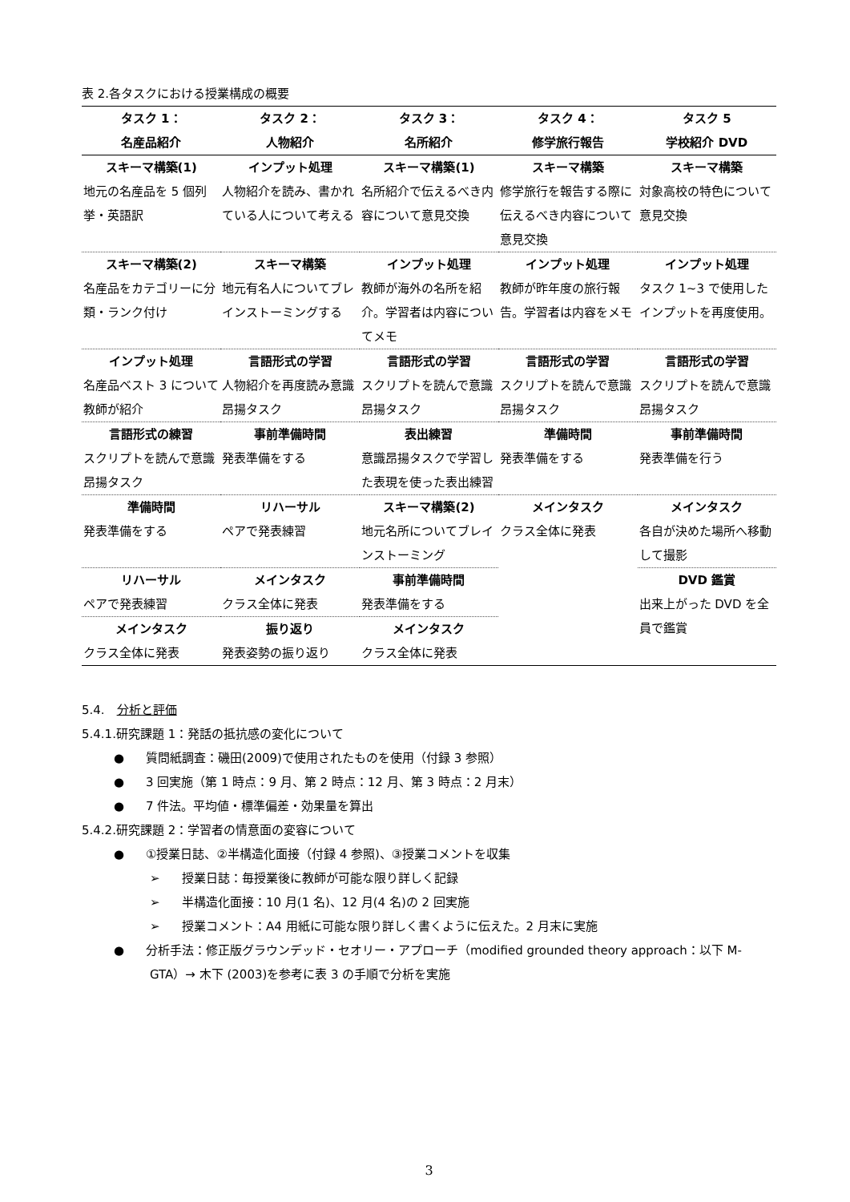表 2.各タスクにおける授業構成の概要
| タスク 1： 名産品紹介 | タスク 2： 人物紹介 | タスク 3： 名所紹介 | タスク 4： 修学旅行報告 | タスク 5 学校紹介 DVD |
| --- | --- | --- | --- | --- |
| スキーマ構築(1) 地元の名産品を 5 個列挙・英語訳 | インプット処理 人物紹介を読み、書かれている人について考える | スキーマ構築(1) 名所紹介で伝えるべき内容について意見交換 | スキーマ構築 修学旅行を報告する際に伝えるべき内容について意見交換 | スキーマ構築 対象高校の特色について意見交換 |
| スキーマ構築(2) 名産品をカテゴリーに分類・ランク付け | スキーマ構築 地元有名人についてブレインストーミングする | インプット処理 教師が海外の名所を紹介。学習者は内容についてメモ | インプット処理 教師が昨年度の旅行報告。学習者は内容をメモ | インプット処理 タスク 1~3 で使用したインプットを再度使用。 |
| インプット処理 名産品ベスト 3 について教師が紹介 | 言語形式の学習 人物紹介を再度読み意識昂揚タスク | 言語形式の学習 スクリプトを読んで意識昂揚タスク | 言語形式の学習 スクリプトを読んで意識昂揚タスク | 言語形式の学習 スクリプトを読んで意識昂揚タスク |
| 言語形式の練習 スクリプトを読んで意識昂揚タスク | 事前準備時間 発表準備をする | 表出練習 意識昂揚タスクで学習した表現を使った表出練習 | 準備時間 発表準備をする | 事前準備時間 発表準備を行う |
| 準備時間 発表準備をする | リハーサル ペアで発表練習 | スキーマ構築(2) 地元名所についてブレインストーミング | メインタスク クラス全体に発表 | メインタスク 各自が決めた場所へ移動して撮影 |
| リハーサル ペアで発表練習 | メインタスク クラス全体に発表 | 事前準備時間 発表準備をする | | DVD 鑑賞 出来上がった DVD を全員で鑑賞 |
| メインタスク クラス全体に発表 | 振り返り 発表姿勢の振り返り | メインタスク クラス全体に発表 | | |
5.4.　分析と評価
5.4.1.研究課題 1：発話の抵抗感の変化について
● 質問紙調査：磯田(2009)で使用されたものを使用（付録 3 参照）
● 3 回実施（第 1 時点：9 月、第 2 時点：12 月、第 3 時点：2 月末）
● 7 件法。平均値・標準偏差・効果量を算出
5.4.2.研究課題 2：学習者の情意面の変容について
● ①授業日誌、②半構造化面接（付録 4 参照)、③授業コメントを収集
➢ 授業日誌：毎授業後に教師が可能な限り詳しく記録
➢ 半構造化面接：10 月(1 名)、12 月(4 名)の 2 回実施
➢ 授業コメント：A4 用紙に可能な限り詳しく書くように伝えた。2 月末に実施
● 分析手法：修正版グラウンデッド・セオリー・アプローチ（modified grounded theory approach：以下 M-GTA）→ 木下 (2003)を参考に表 3 の手順で分析を実施
3